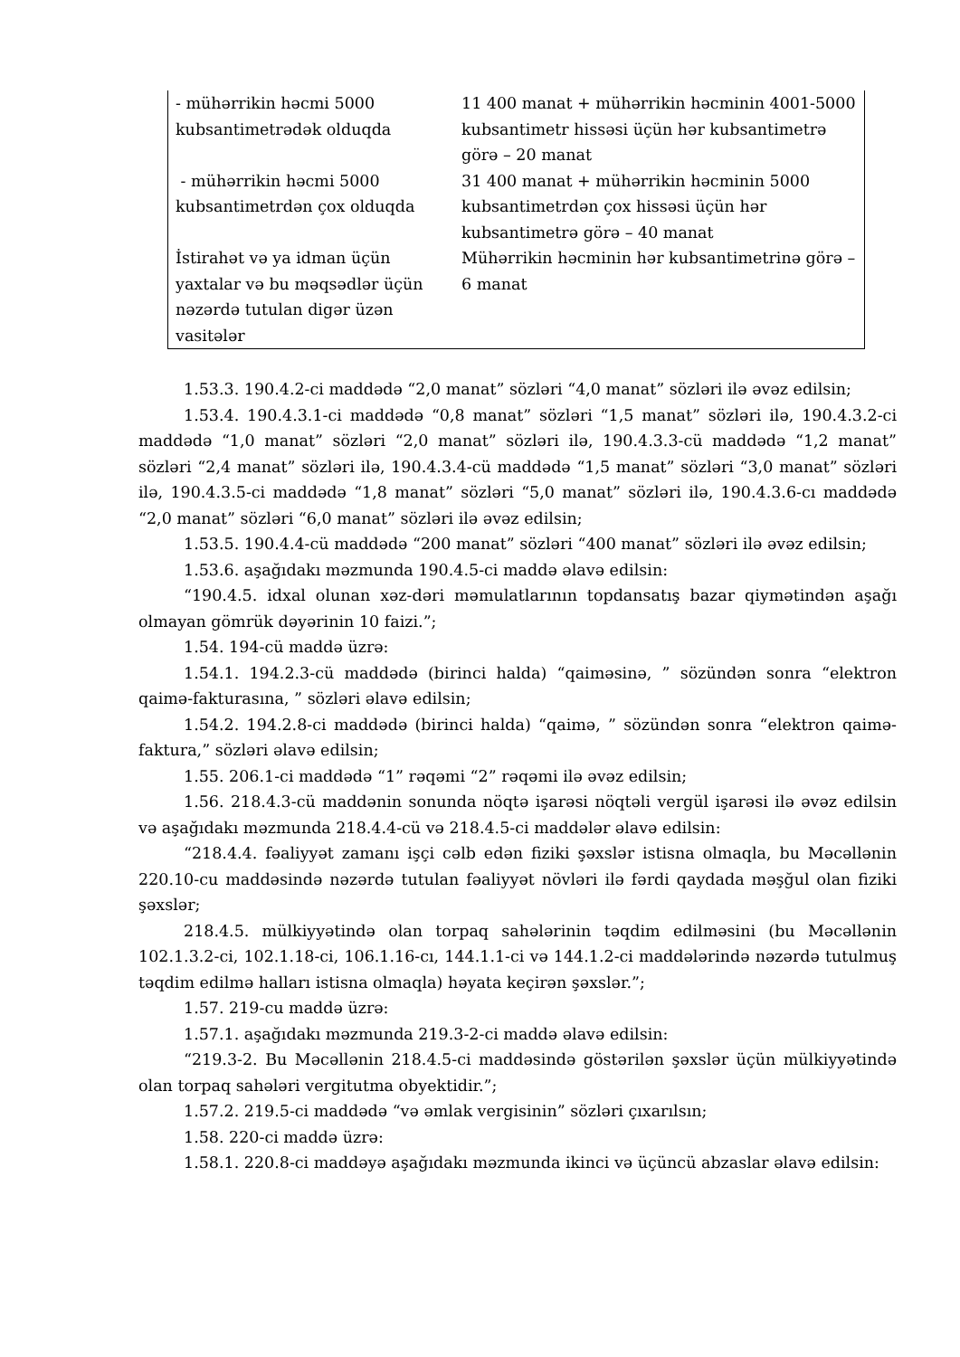| - mühərrikin həcmi 5000 kubsantimetrədək olduqda | 11 400 manat + mühərrikin həcminin 4001-5000 kubsantimetr hissəsi üçün hər kubsantimetrə görə – 20 manat |
| - mühərrikin həcmi 5000 kubsantimetrdən çox olduqda | 31 400 manat + mühərrikin həcminin 5000 kubsantimetrdən çox hissəsi üçün hər kubsantimetrə görə – 40 manat |
| İstirahət və ya idman üçün yaxtalar və bu məqsədlər üçün nəzərdə tutulan digər üzən vasitələr | Mühərrikin həcminin hər kubsantimetrinə görə – 6 manat |
1.53.3. 190.4.2-ci maddədə “2,0 manat” sözləri “4,0 manat” sözləri ilə əvəz edilsin;
1.53.4. 190.4.3.1-ci maddədə “0,8 manat” sözləri “1,5 manat” sözləri ilə, 190.4.3.2-ci maddədə “1,0 manat” sözləri “2,0 manat” sözləri ilə, 190.4.3.3-cü maddədə “1,2 manat” sözləri “2,4 manat” sözləri ilə, 190.4.3.4-cü maddədə “1,5 manat” sözləri “3,0 manat” sözləri ilə, 190.4.3.5-ci maddədə “1,8 manat” sözləri “5,0 manat” sözləri ilə, 190.4.3.6-cı maddədə “2,0 manat” sözləri “6,0 manat” sözləri ilə əvəz edilsin;
1.53.5. 190.4.4-cü maddədə “200 manat” sözləri “400 manat” sözləri ilə əvəz edilsin;
1.53.6. aşağıdakı məzmunda 190.4.5-ci maddə əlavə edilsin:
“190.4.5. idxal olunan xəz-dəri məmulatlarının topdansatış bazar qiymətindən aşağı olmayan gömrük dəyərinin 10 faizi.”;
1.54. 194-cü maddə üzrə:
1.54.1. 194.2.3-cü maddədə (birinci halda) “qaiməsinə, ” sözündən sonra “elektron qaimə-fakturasına, ” sözləri əlavə edilsin;
1.54.2. 194.2.8-ci maddədə (birinci halda) “qaimə, ” sözündən sonra “elektron qaimə-faktura,” sözləri əlavə edilsin;
1.55. 206.1-ci maddədə “1” rəqəmi “2” rəqəmi ilə əvəz edilsin;
1.56. 218.4.3-cü maddənin sonunda nöqtə işarəsi nöqtəli vergül işarəsi ilə əvəz edilsin və aşağıdakı məzmunda 218.4.4-cü və 218.4.5-ci maddələr əlavə edilsin:
“218.4.4. fəaliyyət zamanı işçi cəlb edən fiziki şəxslər istisna olmaqla, bu Məcəllənin 220.10-cu maddəsində nəzərdə tutulan fəaliyyət növləri ilə fərdi qaydada məşğul olan fiziki şəxslər;
218.4.5. mülkiyyətində olan torpaq sahələrinin təqdim edilməsini (bu Məcəllənin 102.1.3.2-ci, 102.1.18-ci, 106.1.16-cı, 144.1.1-ci və 144.1.2-ci maddələrində nəzərdə tutulmuş təqdim edilmə halları istisna olmaqla) həyata keçirən şəxslər.”;
1.57. 219-cu maddə üzrə:
1.57.1. aşağıdakı məzmunda 219.3-2-ci maddə əlavə edilsin:
“219.3-2. Bu Məcəllənin 218.4.5-ci maddəsində göstərilən şəxslər üçün mülkiyyətində olan torpaq sahələri vergitutma obyektidir.”;
1.57.2. 219.5-ci maddədə “və əmlak vergisinin” sözləri çıxarılsın;
1.58. 220-ci maddə üzrə:
1.58.1. 220.8-ci maddəyə aşağıdakı məzmunda ikinci və üçüncü abzaslar əlavə edilsin: